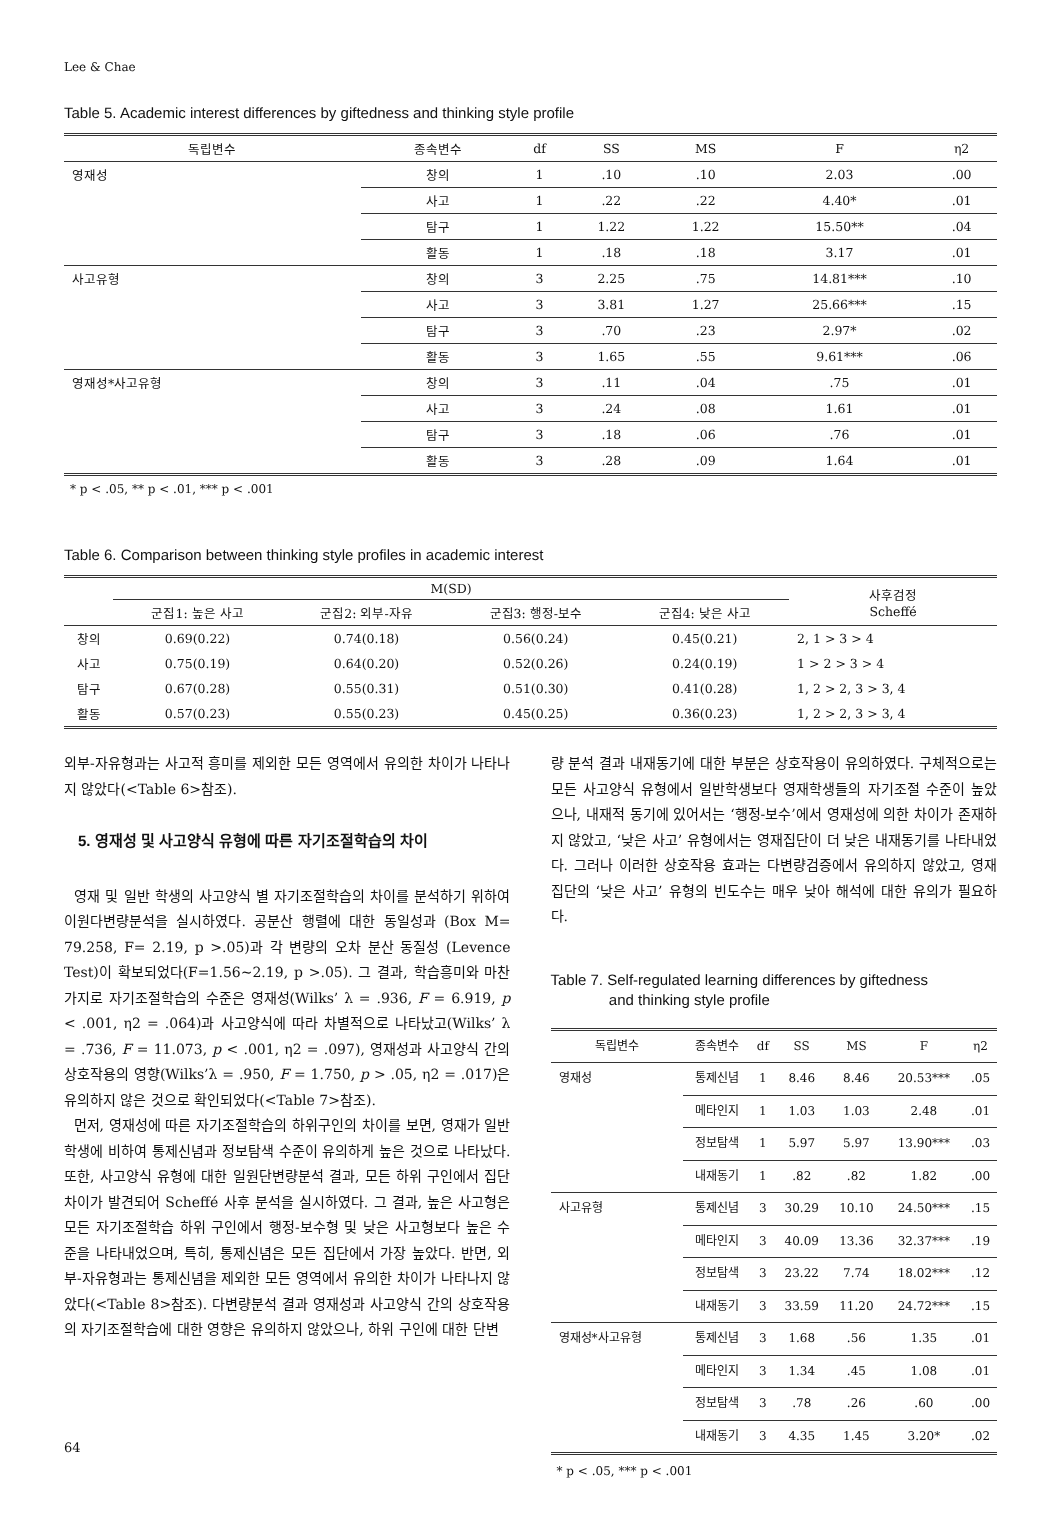Lee & Chae
Table 5. Academic interest differences by giftedness and thinking style profile
| 독립변수 | 종속변수 | df | SS | MS | F | η2 |
| --- | --- | --- | --- | --- | --- | --- |
| 영재성 | 창의 | 1 | .10 | .10 | 2.03 | .00 |
| | 사고 | 1 | .22 | .22 | 4.40* | .01 |
| | 탐구 | 1 | 1.22 | 1.22 | 15.50** | .04 |
| | 활동 | 1 | .18 | .18 | 3.17 | .01 |
| 사고유형 | 창의 | 3 | 2.25 | .75 | 14.81*** | .10 |
| | 사고 | 3 | 3.81 | 1.27 | 25.66*** | .15 |
| | 탐구 | 3 | .70 | .23 | 2.97* | .02 |
| | 활동 | 3 | 1.65 | .55 | 9.61*** | .06 |
| 영재성*사고유형 | 창의 | 3 | .11 | .04 | .75 | .01 |
| | 사고 | 3 | .24 | .08 | 1.61 | .01 |
| | 탐구 | 3 | .18 | .06 | .76 | .01 |
| | 활동 | 3 | .28 | .09 | 1.64 | .01 |
* p < .05, ** p < .01, *** p < .001
Table 6. Comparison between thinking style profiles in academic interest
| | M(SD) | | | | 사후검정 Scheffé |
| --- | --- | --- | --- | --- | --- |
| | 군집1: 높은 사고 | 군집2: 외부-자유 | 군집3: 행정-보수 | 군집4: 낮은 사고 | |
| 창의 | 0.69(0.22) | 0.74(0.18) | 0.56(0.24) | 0.45(0.21) | 2, 1 > 3 > 4 |
| 사고 | 0.75(0.19) | 0.64(0.20) | 0.52(0.26) | 0.24(0.19) | 1 > 2 > 3 > 4 |
| 탐구 | 0.67(0.28) | 0.55(0.31) | 0.51(0.30) | 0.41(0.28) | 1, 2 > 2, 3 > 3, 4 |
| 활동 | 0.57(0.23) | 0.55(0.23) | 0.45(0.25) | 0.36(0.23) | 1, 2 > 2, 3 > 3, 4 |
외부-자유형과는 사고적 흥미를 제외한 모든 영역에서 유의한 차이가 나타나지 않았다(<Table 6>참조).
5. 영재성 및 사고양식 유형에 따른 자기조절학습의 차이
영재 및 일반 학생의 사고양식 별 자기조절학습의 차이를 분석하기 위하여 이원다변량분석을 실시하였다. 공분산 행렬에 대한 동일성과 (Box M= 79.258, F= 2.19, p >.05)과 각 변량의 오차 분산 동질성 (Levence Test)이 확보되었다(F=1.56∼2.19, p >.05). 그 결과, 학습흥미와 마찬가지로 자기조절학습의 수준은 영재성(Wilks’ λ = .936, F = 6.919, p < .001, η2 = .064)과 사고양식에 따라 차별적으로 나타났고(Wilks’ λ = .736, F = 11.073, p < .001, η2 = .097), 영재성과 사고양식 간의 상호작용의 영향(Wilks’λ = .950, F = 1.750, p > .05, η2 = .017)은 유의하지 않은 것으로 확인되었다(<Table 7>참조).
먼저, 영재성에 따른 자기조절학습의 하위구인의 차이를 보면, 영재가 일반학생에 비하여 통제신념과 정보탐색 수준이 유의하게 높은 것으로 나타났다. 또한, 사고양식 유형에 대한 일원단변량분석 결과, 모든 하위 구인에서 집단차이가 발견되어 Scheffé 사후 분석을 실시하였다. 그 결과, 높은 사고형은 모든 자기조절학습 하위 구인에서 행정-보수형 및 낮은 사고형보다 높은 수준을 나타내었으며, 특히, 통제신념은 모든 집단에서 가장 높았다. 반면, 외부-자유형과는 통제신념을 제외한 모든 영역에서 유의한 차이가 나타나지 않았다(<Table 8>참조). 다변량분석 결과 영재성과 사고양식 간의 상호작용의 자기조절학습에 대한 영향은 유의하지 않았으나, 하위 구인에 대한 단변
량 분석 결과 내재동기에 대한 부분은 상호작용이 유의하였다. 구체적으로는 모든 사고양식 유형에서 일반학생보다 영재학생들의 자기조절 수준이 높았으나, 내재적 동기에 있어서는 ‘행정-보수’에서 영재성에 의한 차이가 존재하지 않았고, ‘낮은 사고’ 유형에서는 영재집단이 더 낮은 내재동기를 나타내었다. 그러나 이러한 상호작용 효과는 다변량검증에서 유의하지 않았고, 영재집단의 ‘낮은 사고’ 유형의 빈도수는 매우 낮아 해석에 대한 유의가 필요하다.
Table 7. Self-regulated learning differences by giftedness
and thinking style profile
| 독립변수 | 종속변수 | df | SS | MS | F | η2 |
| --- | --- | --- | --- | --- | --- | --- |
| 영재성 | 통제신념 | 1 | 8.46 | 8.46 | 20.53*** | .05 |
| | 메타인지 | 1 | 1.03 | 1.03 | 2.48 | .01 |
| | 정보탐색 | 1 | 5.97 | 5.97 | 13.90*** | .03 |
| | 내재동기 | 1 | .82 | .82 | 1.82 | .00 |
| 사고유형 | 통제신념 | 3 | 30.29 | 10.10 | 24.50*** | .15 |
| | 메타인지 | 3 | 40.09 | 13.36 | 32.37*** | .19 |
| | 정보탐색 | 3 | 23.22 | 7.74 | 18.02*** | .12 |
| | 내재동기 | 3 | 33.59 | 11.20 | 24.72*** | .15 |
| 영재성*사고유형 | 통제신념 | 3 | 1.68 | .56 | 1.35 | .01 |
| | 메타인지 | 3 | 1.34 | .45 | 1.08 | .01 |
| | 정보탐색 | 3 | .78 | .26 | .60 | .00 |
| | 내재동기 | 3 | 4.35 | 1.45 | 3.20* | .02 |
* p < .05, *** p < .001
64